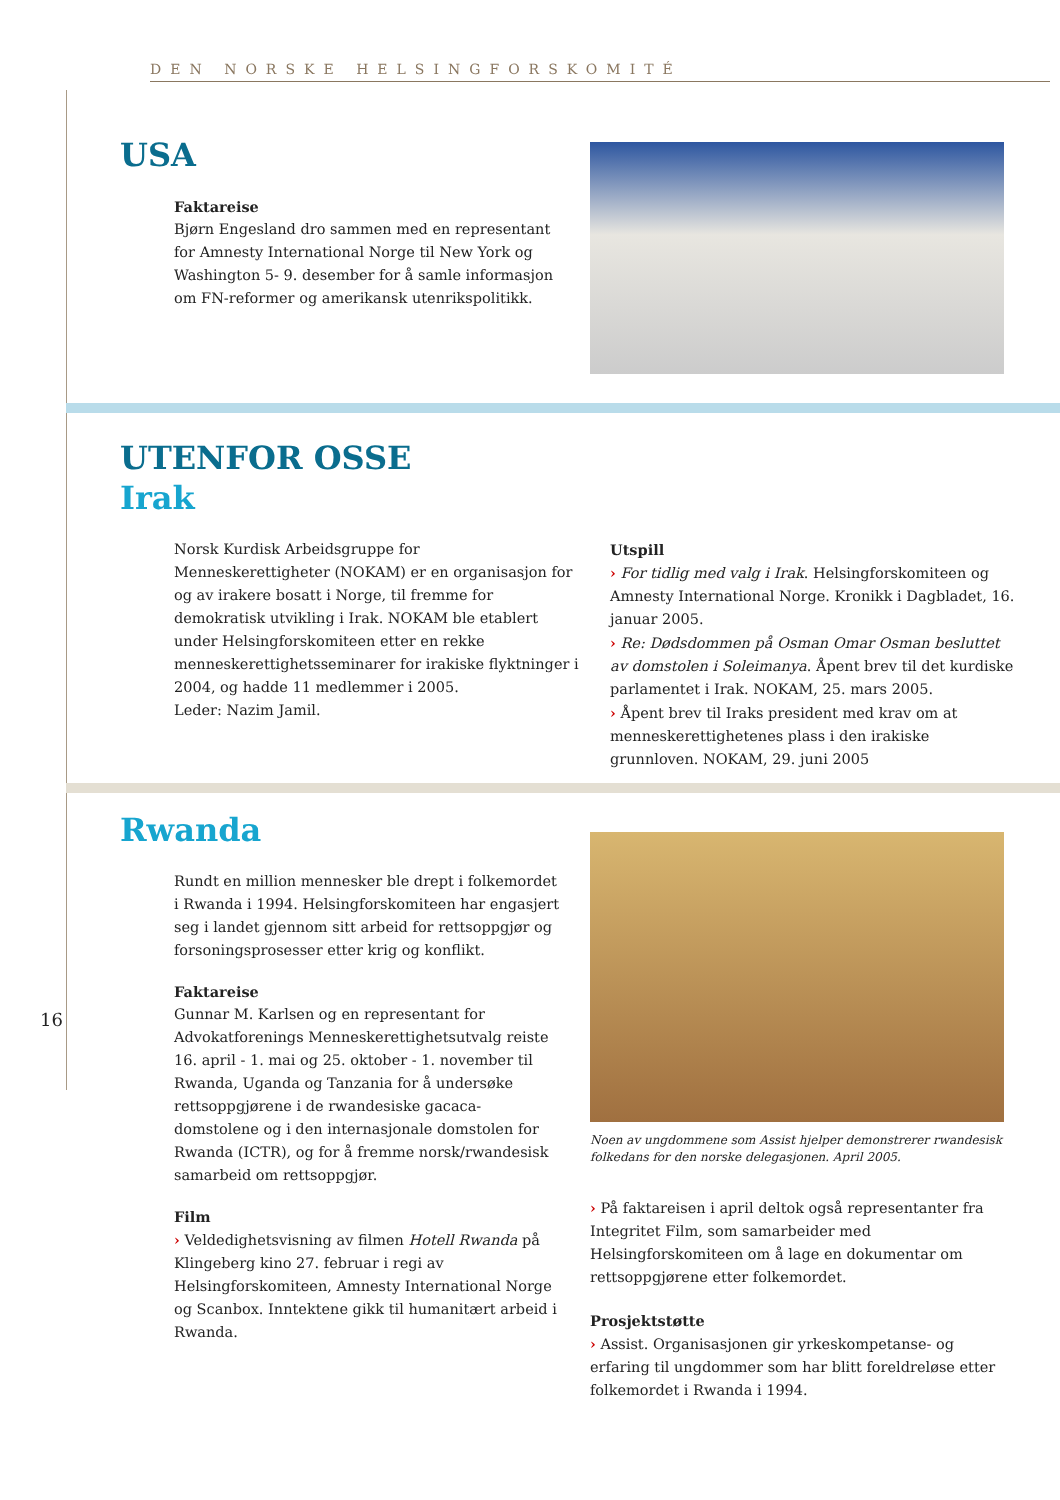DEN NORSKE HELSINGFORSKOMITÉ
16
USA
Faktareise
Bjørn Engesland dro sammen med en representant for Amnesty International Norge til New York og Washington 5- 9. desember for å samle informasjon om FN-reformer og amerikansk utenrikspolitikk.
UTENFOR OSSE
Irak
Norsk Kurdisk Arbeidsgruppe for Menneskerettigheter (NOKAM) er en organisasjon for og av irakere bosatt i Norge, til fremme for demokratisk utvikling i Irak. NOKAM ble etablert under Helsingforskomiteen etter en rekke menneskerettighetsseminarer for irakiske flyktninger i 2004, og hadde 11 medlemmer i 2005.
Leder: Nazim Jamil.
Utspill
› For tidlig med valg i Irak. Helsingforskomiteen og Amnesty International Norge. Kronikk i Dagbladet, 16. januar 2005.
› Re: Dødsdommen på Osman Omar Osman besluttet av domstolen i Soleimanya. Åpent brev til det kurdiske parlamentet i Irak. NOKAM, 25. mars 2005.
› Åpent brev til Iraks president med krav om at menneskerettighetenes plass i den irakiske grunnloven. NOKAM, 29. juni 2005
Rwanda
Rundt en million mennesker ble drept i folkemordet i Rwanda i 1994. Helsingforskomiteen har engasjert seg i landet gjennom sitt arbeid for rettsoppgjør og forsoningsprosesser etter krig og konflikt.
Faktareise
Gunnar M. Karlsen og en representant for Advokatforenings Menneskerettighetsutvalg reiste 16. april - 1. mai og 25. oktober - 1. november til Rwanda, Uganda og Tanzania for å undersøke rettsoppgjørene i de rwandesiske gacaca-domstolene og i den internasjonale domstolen for Rwanda (ICTR), og for å fremme norsk/rwandesisk samarbeid om rettsoppgjør.
Film
› Veldedighetsvisning av filmen Hotell Rwanda på Klingeberg kino 27. februar i regi av Helsingforskomiteen, Amnesty International Norge og Scanbox. Inntektene gikk til humanitært arbeid i Rwanda.
Noen av ungdommene som Assist hjelper demonstrerer rwandesisk folkedans for den norske delegasjonen. April 2005.
› På faktareisen i april deltok også representanter fra Integritet Film, som samarbeider med Helsingforskomiteen om å lage en dokumentar om rettsoppgjørene etter folkemordet.
Prosjektstøtte
› Assist. Organisasjonen gir yrkeskompetanse- og erfaring til ungdommer som har blitt foreldreløse etter folkemordet i Rwanda i 1994.